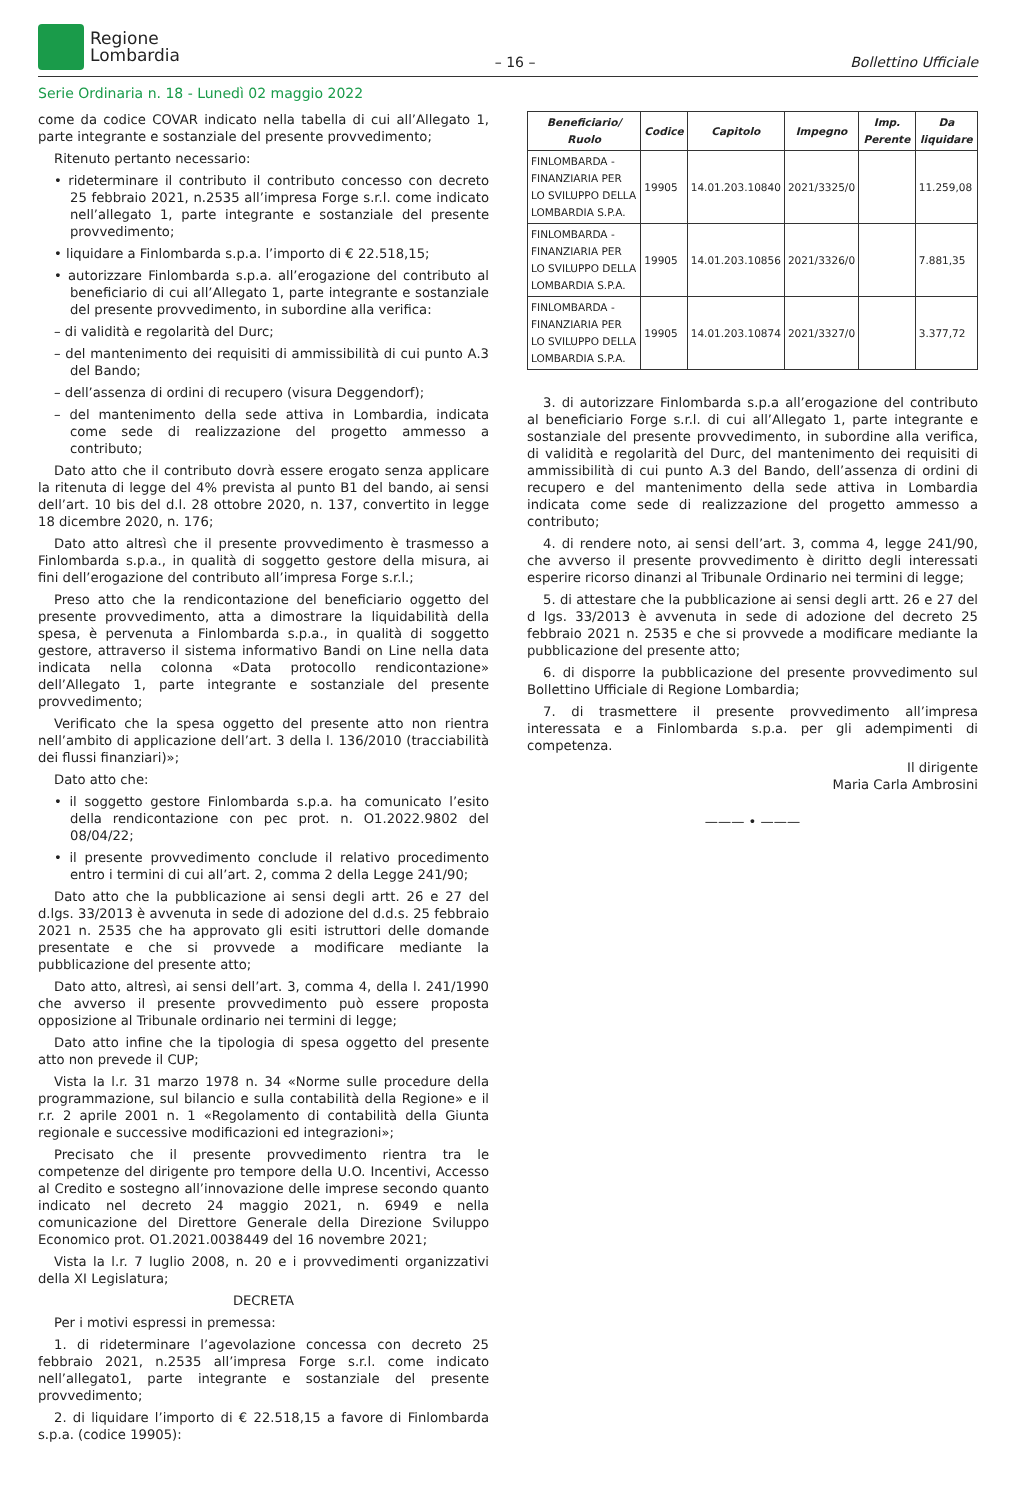Regione
Lombardia
– 16 –
Bollettino Ufficiale
Serie Ordinaria n. 18 - Lunedì 02 maggio 2022
come da codice COVAR indicato nella tabella di cui all’Allegato 1, parte integrante e sostanziale del presente provvedimento;
Ritenuto pertanto necessario:
• rideterminare il contributo il contributo concesso con decreto 25 febbraio 2021, n.2535 all’impresa Forge s.r.l. come indicato nell’allegato 1, parte integrante e sostanziale del presente provvedimento;
• liquidare a Finlombarda s.p.a. l’importo di € 22.518,15;
• autorizzare Finlombarda s.p.a. all’erogazione del contributo al beneficiario di cui all’Allegato 1, parte integrante e sostanziale del presente provvedimento, in subordine alla verifica:
– di validità e regolarità del Durc;
– del mantenimento dei requisiti di ammissibilità di cui punto A.3 del Bando;
– dell’assenza di ordini di recupero (visura Deggendorf);
– del mantenimento della sede attiva in Lombardia, indicata come sede di realizzazione del progetto ammesso a contributo;
Dato atto che il contributo dovrà essere erogato senza applicare la ritenuta di legge del 4% prevista al punto B1 del bando, ai sensi dell’art. 10 bis del d.l. 28 ottobre 2020, n. 137, convertito in legge 18 dicembre 2020, n. 176;
Dato atto altresì che il presente provvedimento è trasmesso a Finlombarda s.p.a., in qualità di soggetto gestore della misura, ai fini dell’erogazione del contributo all’impresa Forge s.r.l.;
Preso atto che la rendicontazione del beneficiario oggetto del presente provvedimento, atta a dimostrare la liquidabilità della spesa, è pervenuta a Finlombarda s.p.a., in qualità di soggetto gestore, attraverso il sistema informativo Bandi on Line nella data indicata nella colonna «Data protocollo rendicontazione» dell’Allegato 1, parte integrante e sostanziale del presente provvedimento;
Verificato che la spesa oggetto del presente atto non rientra nell’ambito di applicazione dell’art. 3 della l. 136/2010 (tracciabilità dei flussi finanziari)»;
Dato atto che:
• il soggetto gestore Finlombarda s.p.a. ha comunicato l’esito della rendicontazione con pec prot. n. O1.2022.9802 del 08/04/22;
• il presente provvedimento conclude il relativo procedimento entro i termini di cui all’art. 2, comma 2 della Legge 241/90;
Dato atto che la pubblicazione ai sensi degli artt. 26 e 27 del d.lgs. 33/2013 è avvenuta in sede di adozione del d.d.s. 25 febbraio 2021 n. 2535 che ha approvato gli esiti istruttori delle domande presentate e che si provvede a modificare mediante la pubblicazione del presente atto;
Dato atto, altresì, ai sensi dell’art. 3, comma 4, della l. 241/1990 che avverso il presente provvedimento può essere proposta opposizione al Tribunale ordinario nei termini di legge;
Dato atto infine che la tipologia di spesa oggetto del presente atto non prevede il CUP;
Vista la l.r. 31 marzo 1978 n. 34 «Norme sulle procedure della programmazione, sul bilancio e sulla contabilità della Regione» e il r.r. 2 aprile 2001 n. 1 «Regolamento di contabilità della Giunta regionale e successive modificazioni ed integrazioni»;
Precisato che il presente provvedimento rientra tra le competenze del dirigente pro tempore della U.O. Incentivi, Accesso al Credito e sostegno all’innovazione delle imprese secondo quanto indicato nel decreto 24 maggio 2021, n. 6949 e nella comunicazione del Direttore Generale della Direzione Sviluppo Economico prot. O1.2021.0038449 del 16 novembre 2021;
Vista la l.r. 7 luglio 2008, n. 20 e i provvedimenti organizzativi della XI Legislatura;
DECRETA
Per i motivi espressi in premessa:
1. di rideterminare l’agevolazione concessa con decreto 25 febbraio 2021, n.2535 all’impresa Forge s.r.l. come indicato nell’allegato1, parte integrante e sostanziale del presente provvedimento;
2. di liquidare l’importo di € 22.518,15 a favore di Finlombarda s.p.a. (codice 19905):
| Beneficiario/ Ruolo | Codice | Capitolo | Impegno | Imp. Perente | Da liquidare |
| --- | --- | --- | --- | --- | --- |
| FINLOMBARDA - FINANZIARIA PER LO SVILUPPO DELLA LOMBARDIA S.P.A. | 19905 | 14.01.203.10840 | 2021/3325/0 | | 11.259,08 |
| FINLOMBARDA - FINANZIARIA PER LO SVILUPPO DELLA LOMBARDIA S.P.A. | 19905 | 14.01.203.10856 | 2021/3326/0 | | 7.881,35 |
| FINLOMBARDA - FINANZIARIA PER LO SVILUPPO DELLA LOMBARDIA S.P.A. | 19905 | 14.01.203.10874 | 2021/3327/0 | | 3.377,72 |
3. di autorizzare Finlombarda s.p.a all’erogazione del contributo al beneficiario Forge s.r.l. di cui all’Allegato 1, parte integrante e sostanziale del presente provvedimento, in subordine alla verifica, di validità e regolarità del Durc, del mantenimento dei requisiti di ammissibilità di cui punto A.3 del Bando, dell’assenza di ordini di recupero e del mantenimento della sede attiva in Lombardia indicata come sede di realizzazione del progetto ammesso a contributo;
4. di rendere noto, ai sensi dell’art. 3, comma 4, legge 241/90, che avverso il presente provvedimento è diritto degli interessati esperire ricorso dinanzi al Tribunale Ordinario nei termini di legge;
5. di attestare che la pubblicazione ai sensi degli artt. 26 e 27 del d lgs. 33/2013 è avvenuta in sede di adozione del decreto 25 febbraio 2021 n. 2535 e che si provvede a modificare mediante la pubblicazione del presente atto;
6. di disporre la pubblicazione del presente provvedimento sul Bollettino Ufficiale di Regione Lombardia;
7. di trasmettere il presente provvedimento all’impresa interessata e a Finlombarda s.p.a. per gli adempimenti di competenza.
Il dirigente
Maria Carla Ambrosini
——— • ———